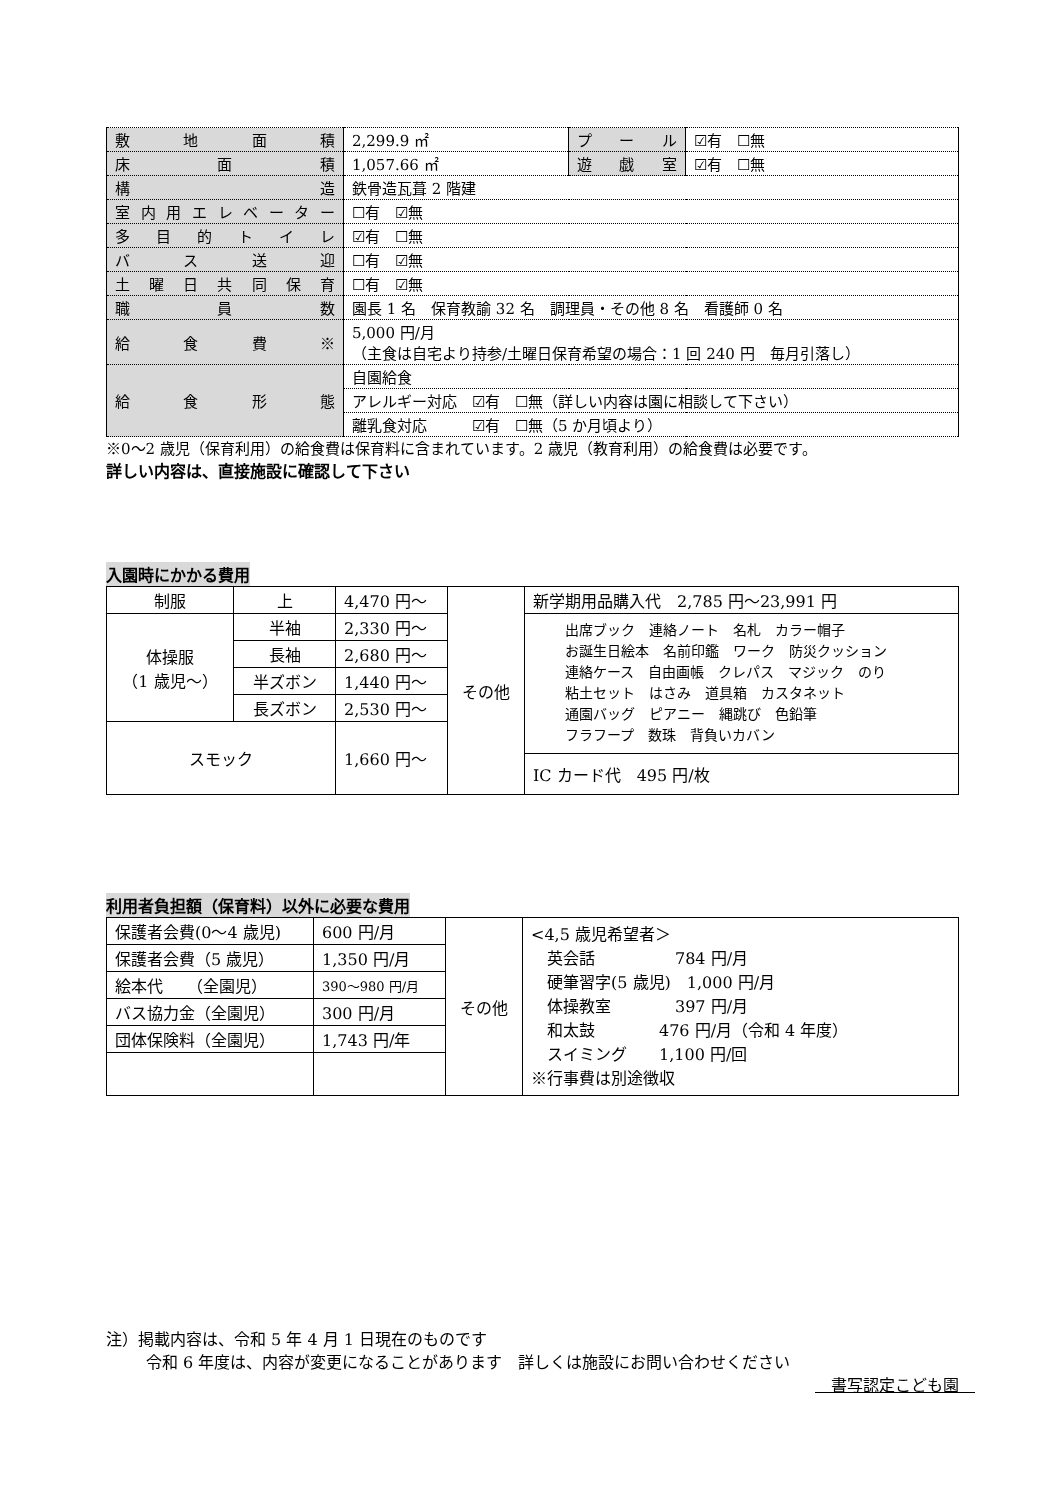| 敷 地 面 積 | 2,299.9 ㎡ | プ ー ル | ☑有 ☐無 |
| 床 面 積 | 1,057.66 ㎡ | 遊 戯 室 | ☑有 ☐無 |
| 構 造 | 鉄骨造瓦葺 2 階建 | | |
| 室内用エレベーター | ☐有 ☑無 | | |
| 多 目 的 ト イ レ | ☑有 ☐無 | | |
| バ ス 送 迎 | ☐有 ☑無 | | |
| 土 曜 日 共 同 保 育 | ☐有 ☑無 | | |
| 職 員 数 | 園長 1 名 保育教諭 32 名 調理員・その他 8 名 看護師 0 名 | | |
| 給 食 費 ※ | 5,000 円/月 （主食は自宅より持参/土曜日保育希望の場合：1 回 240 円 毎月引落し） | | |
| 給 食 形 態 | 自園給食 | | |
| | アレルギー対応 ☑有 ☐無（詳しい内容は園に相談して下さい） | | |
| | 離乳食対応 ☑有 ☐無（5 か月頃より） | | |
※0～2 歳児（保育利用）の給食費は保育料に含まれています。2 歳児（教育利用）の給食費は必要です。
詳しい内容は、直接施設に確認して下さい
入園時にかかる費用
| 制服 | 上 | 4,470 円～ | その他 | 新学期用品購入代 2,785 円～23,991 円 |
| 体操服 （1 歳児～） | 半袖 | 2,330 円～ | | 出席ブック 連絡ノート 名札 カラー帽子 お誕生日絵本 名前印鑑 ワーク 防災クッション 連絡ケース 自由画帳 クレパス マジック のり 粘土セット はさみ 道具箱 カスタネット 通園バッグ ピアニー 縄跳び 色鉛筆 フラフープ 数珠 背負いカバン |
| | 長袖 | 2,680 円～ | | |
| | 半ズボン | 1,440 円～ | | |
| | 長ズボン | 2,530 円～ | | |
| スモック | | 1,660 円～ | | |
| | | | | IC カード代 495 円/枚 |
利用者負担額（保育料）以外に必要な費用
| 保護者会費(0～4 歳児) | 600 円/月 | その他 | <4,5 歳児希望者＞ 英会話 784 円/月 硬筆習字(5 歳児) 1,000 円/月 体操教室 397 円/月 和太鼓 476 円/月（令和 4 年度） スイミング 1,100 円/回 ※行事費は別途徴収 |
| 保護者会費（5 歳児） | 1,350 円/月 | | |
| 絵本代 （全園児） | 390～980 円/月 | | |
| バス協力金（全園児） | 300 円/月 | | |
| 団体保険料（全園児） | 1,743 円/年 | | |
注）掲載内容は、令和 5 年 4 月 1 日現在のものです
令和 6 年度は、内容が変更になることがあります　詳しくは施設にお問い合わせください
　書写認定こども園